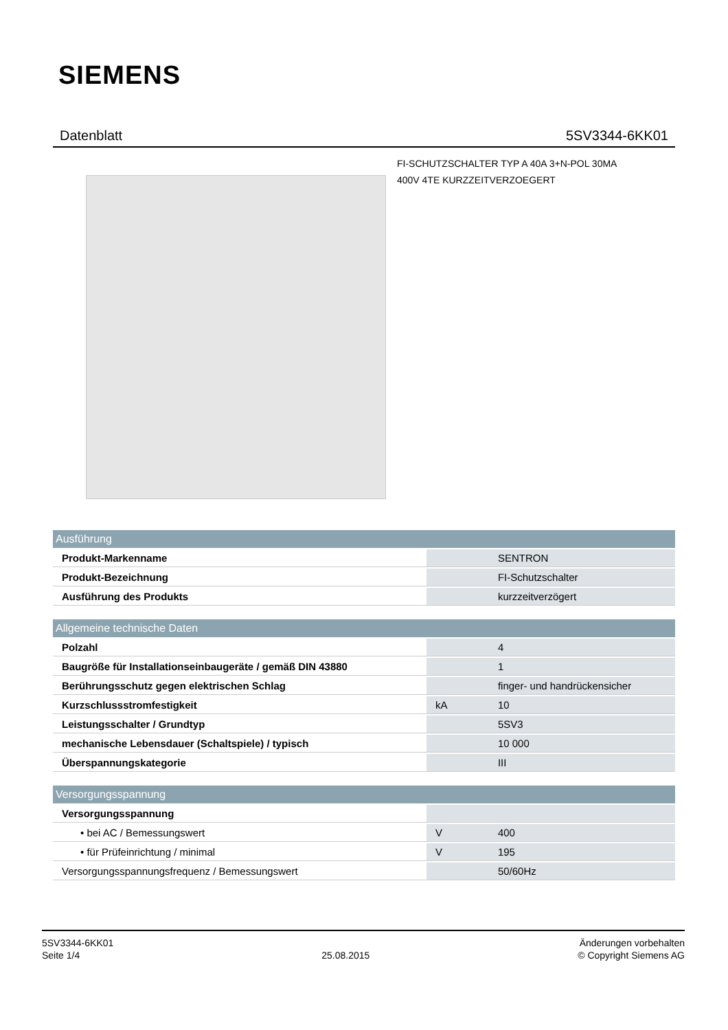SIEMENS
Datenblatt 5SV3344-6KK01
FI-SCHUTZSCHALTER TYP A 40A 3+N-POL 30MA
400V 4TE KURZZEITVERZOEGERT
| Ausführung | | |
| --- | --- | --- |
| Produkt-Markenname | | SENTRON |
| Produkt-Bezeichnung | | FI-Schutzschalter |
| Ausführung des Produkts | | kurzzeitverzögert |
| Allgemeine technische Daten | | |
| Polzahl | | 4 |
| Baugröße für Installationseinbaugeräte / gemäß DIN 43880 | | 1 |
| Berührungsschutz gegen elektrischen Schlag | | finger- und handrückensicher |
| Kurzschlussstromfestigkeit | kA | 10 |
| Leistungsschalter / Grundtyp | | 5SV3 |
| mechanische Lebensdauer (Schaltspiele) / typisch | | 10 000 |
| Überspannungskategorie | | III |
| Versorgungsspannung | | |
| Versorgungsspannung | | |
| • bei AC / Bemessungswert | V | 400 |
| • für Prüfeinrichtung / minimal | V | 195 |
| Versorgungsspannungsfrequenz / Bemessungswert | | 50/60Hz |
5SV3344-6KK01
Seite 1/4
25.08.2015
Änderungen vorbehalten
© Copyright Siemens AG